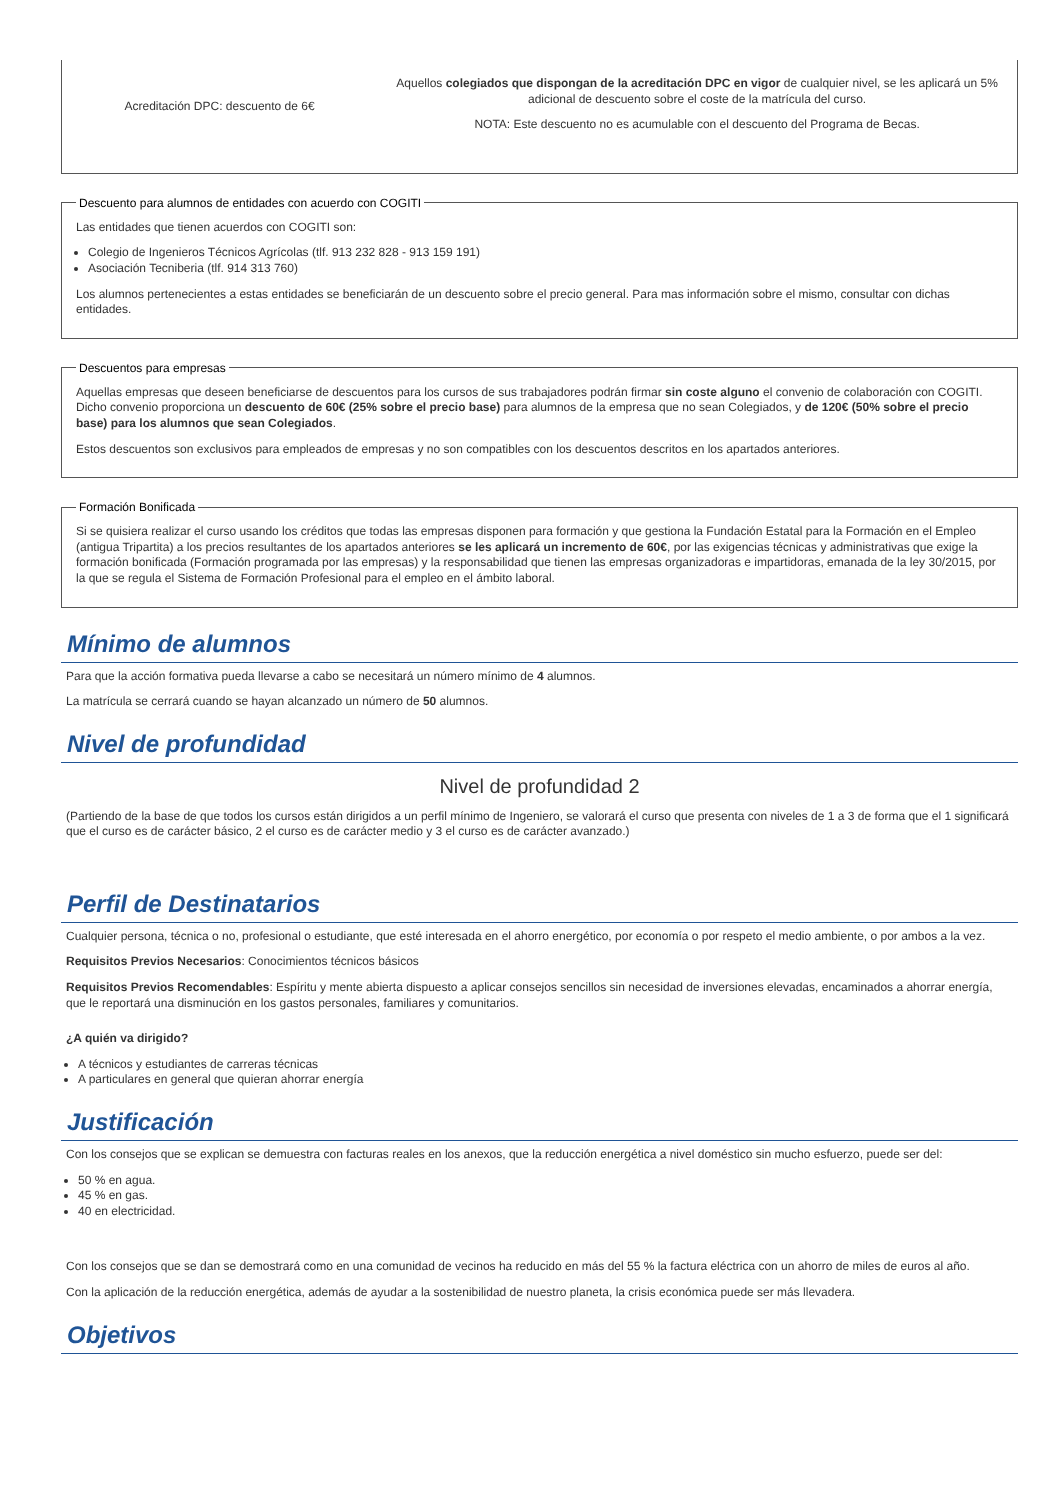| Acreditación DPC: descuento de 6€ | Aquellos colegiados que dispongan de la acreditación DPC en vigor de cualquier nivel, se les aplicará un 5% adicional de descuento sobre el coste de la matrícula del curso. NOTA: Este descuento no es acumulable con el descuento del Programa de Becas. |
Descuento para alumnos de entidades con acuerdo con COGITI
Las entidades que tienen acuerdos con COGITI son:
Colegio de Ingenieros Técnicos Agrícolas (tlf. 913 232 828 - 913 159 191)
Asociación Tecniberia (tlf. 914 313 760)
Los alumnos pertenecientes a estas entidades se beneficiarán de un descuento sobre el precio general. Para mas información sobre el mismo, consultar con dichas entidades.
Descuentos para empresas
Aquellas empresas que deseen beneficiarse de descuentos para los cursos de sus trabajadores podrán firmar sin coste alguno el convenio de colaboración con COGITI. Dicho convenio proporciona un descuento de 60€ (25% sobre el precio base) para alumnos de la empresa que no sean Colegiados, y de 120€ (50% sobre el precio base) para los alumnos que sean Colegiados.
Estos descuentos son exclusivos para empleados de empresas y no son compatibles con los descuentos descritos en los apartados anteriores.
Formación Bonificada
Si se quisiera realizar el curso usando los créditos que todas las empresas disponen para formación y que gestiona la Fundación Estatal para la Formación en el Empleo (antigua Tripartita) a los precios resultantes de los apartados anteriores se les aplicará un incremento de 60€, por las exigencias técnicas y administrativas que exige la formación bonificada (Formación programada por las empresas) y la responsabilidad que tienen las empresas organizadoras e impartidoras, emanada de la ley 30/2015, por la que se regula el Sistema de Formación Profesional para el empleo en el ámbito laboral.
Mínimo de alumnos
Para que la acción formativa pueda llevarse a cabo se necesitará un número mínimo de 4 alumnos.
La matrícula se cerrará cuando se hayan alcanzado un número de 50 alumnos.
Nivel de profundidad
Nivel de profundidad 2
(Partiendo de la base de que todos los cursos están dirigidos a un perfil mínimo de Ingeniero, se valorará el curso que presenta con niveles de 1 a 3 de forma que el 1 significará que el curso es de carácter básico, 2 el curso es de carácter medio y 3 el curso es de carácter avanzado.)
Perfil de Destinatarios
Cualquier persona, técnica o no, profesional o estudiante, que esté interesada en el ahorro energético, por economía o por respeto el medio ambiente, o por ambos a la vez.
Requisitos Previos Necesarios: Conocimientos técnicos básicos
Requisitos Previos Recomendables: Espíritu y mente abierta dispuesto a aplicar consejos sencillos sin necesidad de inversiones elevadas, encaminados a ahorrar energía, que le reportará una disminución en los gastos personales, familiares y comunitarios.
¿A quién va dirigido?
A técnicos y estudiantes de carreras técnicas
A particulares en general que quieran ahorrar energía
Justificación
Con los consejos que se explican se demuestra con facturas reales en los anexos, que la reducción energética a nivel doméstico sin mucho esfuerzo, puede ser del:
50 % en agua.
45 % en gas.
40 en electricidad.
Con los consejos que se dan se demostrará como en una comunidad de vecinos ha reducido en más del 55 % la factura eléctrica con un ahorro de miles de euros al año.
Con la aplicación de la reducción energética, además de ayudar a la sostenibilidad de nuestro planeta, la crisis económica puede ser más llevadera.
Objetivos